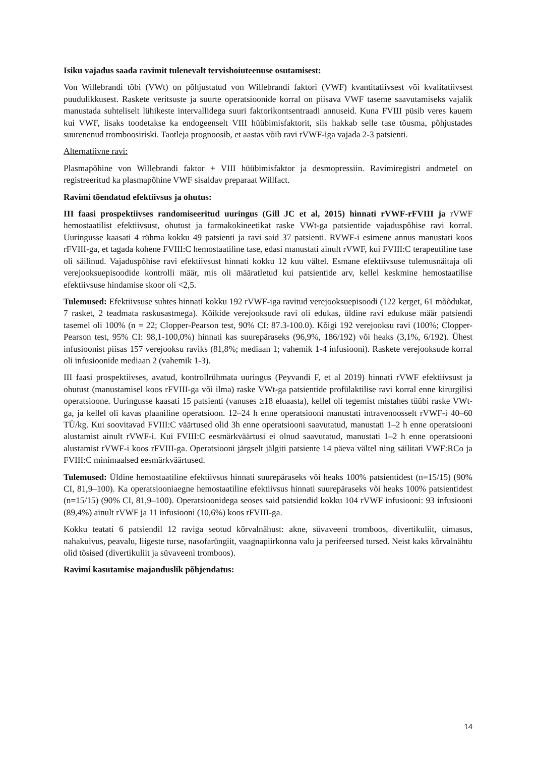Isiku vajadus saada ravimit tulenevalt tervishoiuteenuse osutamisest:
Von Willebrandi tõbi (VWt) on põhjustatud von Willebrandi faktori (VWF) kvantitatiivsest või kvalitatiivsest puudulikkusest. Raskete veritsuste ja suurte operatsioonide korral on piisava VWF taseme saavutamiseks vajalik manustada suhteliselt lühikeste intervallidega suuri faktorikontsentraadi annuseid. Kuna FVIII püsib veres kauem kui VWF, lisaks toodetakse ka endogeenselt VIII hüübimisfaktorit, siis hakkab selle tase tõusma, põhjustades suurenenud tromboosiriski. Taotleja prognoosib, et aastas võib ravi rVWF-iga vajada 2-3 patsienti.
Alternatiivne ravi:
Plasmapõhine von Willebrandi faktor + VIII hüübimisfaktor ja desmopressiin. Ravimiregistri andmetel on registreeritud ka plasmapõhine VWF sisaldav preparaat Willfact.
Ravimi tõendatud efektiivsus ja ohutus:
III faasi prospektiivses randomiseeritud uuringus (Gill JC et al, 2015) hinnati rVWF-rFVIII ja rVWF hemostaatilist efektiivsust, ohutust ja farmakokineetikat raske VWt-ga patsientide vajaduspõhise ravi korral. Uuringusse kaasati 4 rühma kokku 49 patsienti ja ravi said 37 patsienti. RVWF-i esimene annus manustati koos rFVIII-ga, et tagada kohene FVIII:C hemostaatiline tase, edasi manustati ainult rVWF, kui FVIII:C terapeutiline tase oli säilinud. Vajaduspõhise ravi efektiivsust hinnati kokku 12 kuu vältel. Esmane efektiivsuse tulemusnäitaja oli verejooksuepisoodide kontrolli määr, mis oli määratletud kui patsientide arv, kellel keskmine hemostaatilise efektiivsuse hindamise skoor oli <2,5.
Tulemused: Efektiivsuse suhtes hinnati kokku 192 rVWF-iga ravitud verejooksuepisoodi (122 kerget, 61 mõõdukat, 7 rasket, 2 teadmata raskusastmega). Kõikide verejooksude ravi oli edukas, üldine ravi edukuse määr patsiendi tasemel oli 100% (n = 22; Clopper-Pearson test, 90% CI: 87.3-100.0). Kõigi 192 verejooksu ravi (100%; Clopper-Pearson test, 95% CI: 98,1-100,0%) hinnati kas suurepäraseks (96,9%, 186/192) või heaks (3,1%, 6/192). Ühest infusioonist piisas 157 verejooksu raviks (81,8%; mediaan 1; vahemik 1-4 infusiooni). Raskete verejooksude korral oli infusioonide mediaan 2 (vahemik 1-3).
III faasi prospektiivses, avatud, kontrollrühmata uuringus (Peyvandi F, et al 2019) hinnati rVWF efektiivsust ja ohutust (manustamisel koos rFVIII-ga või ilma) raske VWt-ga patsientide profülaktilise ravi korral enne kirurgilisi operatsioone. Uuringusse kaasati 15 patsienti (vanuses ≥18 eluaasta), kellel oli tegemist mistahes tüübi raske VWt-ga, ja kellel oli kavas plaaniline operatsioon. 12–24 h enne operatsiooni manustati intravenoosselt rVWF-i 40–60 TÜ/kg. Kui soovitavad FVIII:C väärtused olid 3h enne operatsiooni saavutatud, manustati 1–2 h enne operatsiooni alustamist ainult rVWF-i. Kui FVIII:C eesmärkväärtusi ei olnud saavutatud, manustati 1–2 h enne operatsiooni alustamist rVWF-i koos rFVIII-ga. Operatsiooni järgselt jälgiti patsiente 14 päeva vältel ning säilitati VWF:RCo ja FVIII:C minimaalsed eesmärkväärtused.
Tulemused: Üldine hemostaatiline efektiivsus hinnati suurepäraseks või heaks 100% patsientidest (n=15/15) (90% CI, 81,9–100). Ka operatsiooniaegne hemostaatiline efektiivsus hinnati suurepäraseks või heaks 100% patsientidest (n=15/15) (90% CI, 81,9–100). Operatsioonidega seoses said patsiendid kokku 104 rVWF infusiooni: 93 infusiooni (89,4%) ainult rVWF ja 11 infusiooni (10,6%) koos rFVIII-ga.
Kokku teatati 6 patsiendil 12 raviga seotud kõrvalnähust: akne, süvaveeni tromboos, divertikuliit, uimasus, nahakuivus, peavalu, liigeste turse, nasofarüngiit, vaagnapiirkonna valu ja perifeersed tursed. Neist kaks kõrvalnähtu olid tõsised (divertikuliit ja süvaveeni tromboos).
Ravimi kasutamise majanduslik põhjendatus:
14